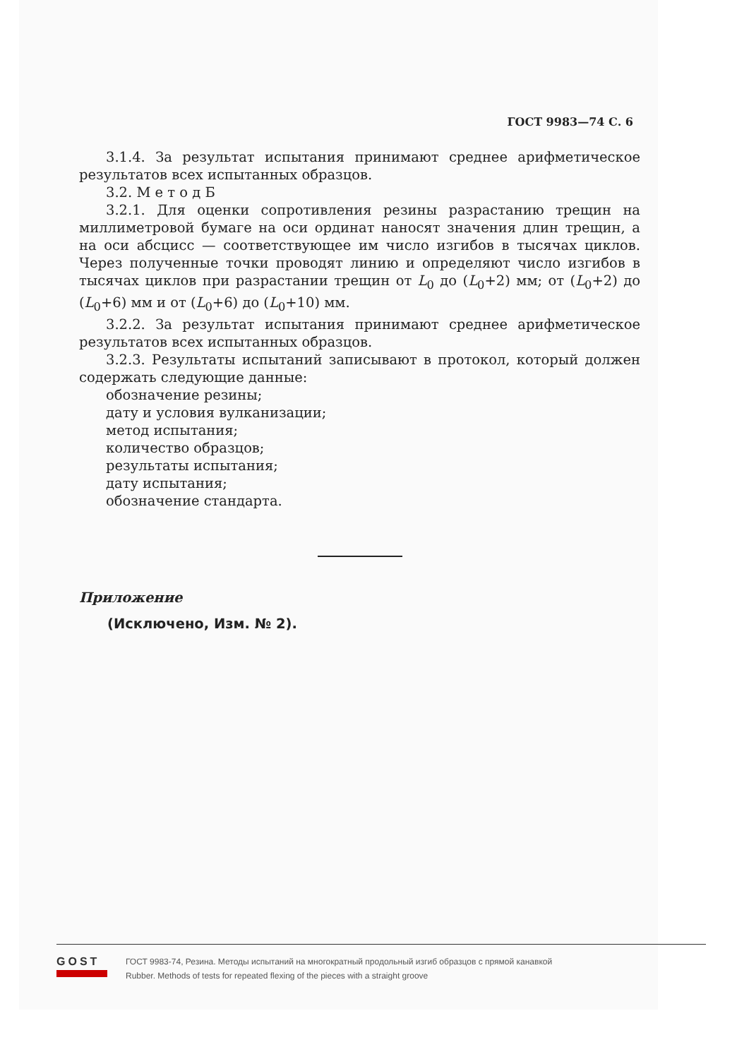ГОСТ 9983—74 С. 6
3.1.4. За результат испытания принимают среднее арифметическое результатов всех испытанных образцов.
3.2. М е т о д Б
3.2.1. Для оценки сопротивления резины разрастанию трещин на миллиметровой бумаге на оси ординат наносят значения длин трещин, а на оси абсцисс — соответствующее им число изгибов в тысячах циклов. Через полученные точки проводят линию и определяют число изгибов в тысячах циклов при разрастании трещин от L<sub>0</sub> до (L<sub>0</sub>+2) мм; от (L<sub>0</sub>+2) до (L<sub>0</sub>+6) мм и от (L<sub>0</sub>+6) до (L<sub>0</sub>+10) мм.
3.2.2. За результат испытания принимают среднее арифметическое результатов всех испытанных образцов.
3.2.3. Результаты испытаний записывают в протокол, который должен содержать следующие данные:
обозначение резины;
дату и условия вулканизации;
метод испытания;
количество образцов;
результаты испытания;
дату испытания;
обозначение стандарта.
Приложение
(Исключено, Изм. № 2).
GOST
ГОСТ 9983-74, Резина. Методы испытаний на многократный продольный изгиб образцов с прямой канавкой
Rubber. Methods of tests for repeated flexing of the pieces with a straight groove